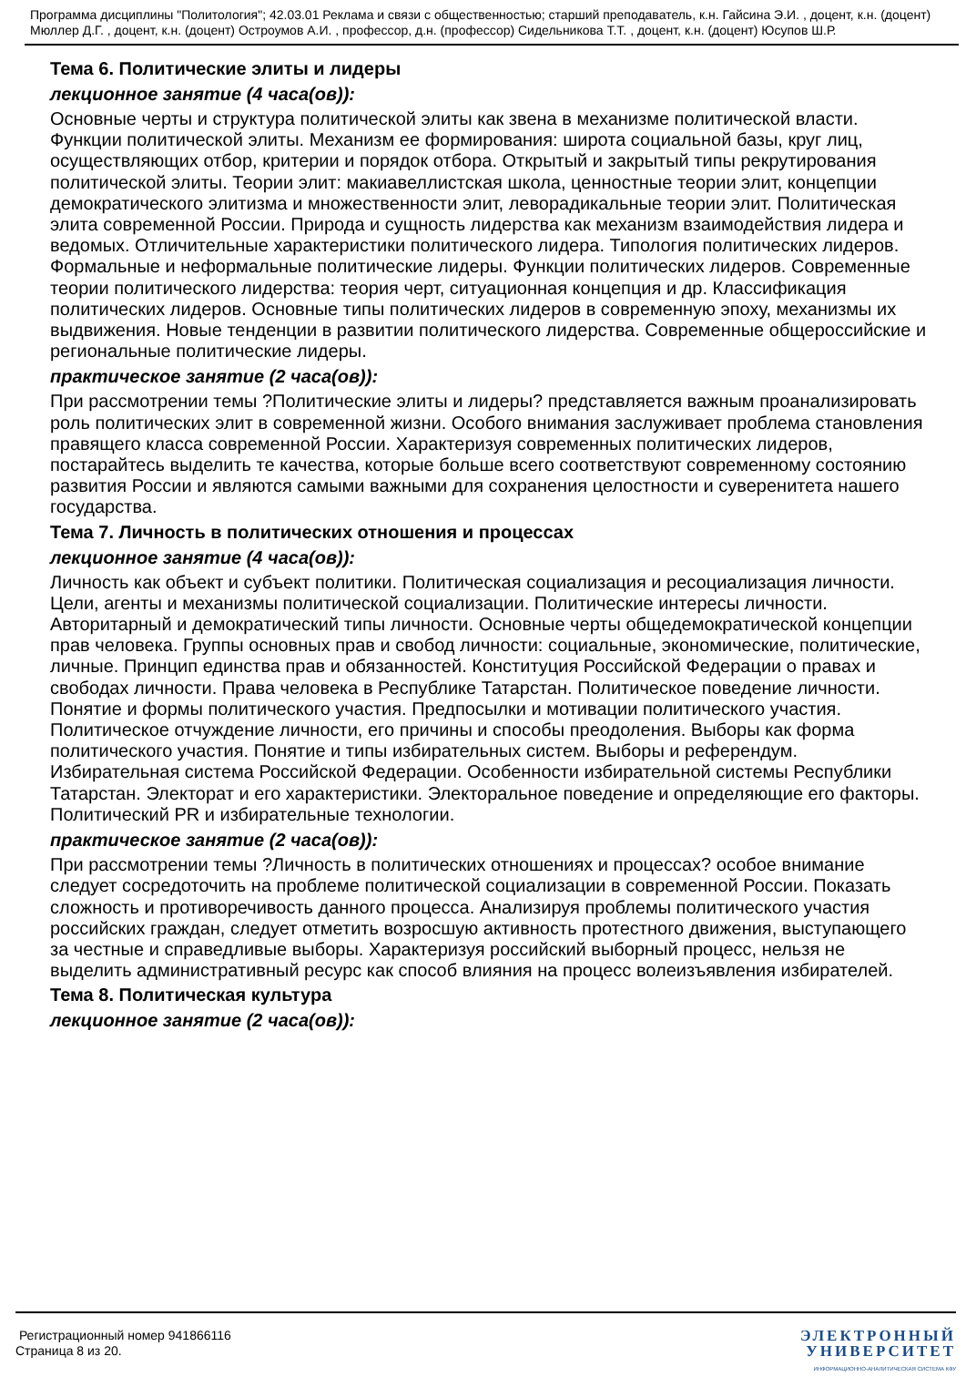Программа дисциплины "Политология"; 42.03.01 Реклама и связи с общественностью; старший преподаватель, к.н. Гайсина Э.И. , доцент, к.н. (доцент) Мюллер Д.Г. , доцент, к.н. (доцент) Остроумов А.И. , профессор, д.н. (профессор) Сидельникова Т.Т. , доцент, к.н. (доцент) Юсупов Ш.Р.
Тема 6. Политические элиты и лидеры
лекционное занятие (4 часа(ов)):
Основные черты и структура политической элиты как звена в механизме политической власти. Функции политической элиты. Механизм ее формирования: широта социальной базы, круг лиц, осуществляющих отбор, критерии и порядок отбора. Открытый и закрытый типы рекрутирования политической элиты. Теории элит: макиавеллистская школа, ценностные теории элит, концепции демократического элитизма и множественности элит, леворадикальные теории элит. Политическая элита современной России. Природа и сущность лидерства как механизм взаимодействия лидера и ведомых. Отличительные характеристики политического лидера. Типология политических лидеров. Формальные и неформальные политические лидеры. Функции политических лидеров. Современные теории политического лидерства: теория черт, ситуационная концепция и др. Классификация политических лидеров. Основные типы политических лидеров в современную эпоху, механизмы их выдвижения. Новые тенденции в развитии политического лидерства. Современные общероссийские и региональные политические лидеры.
практическое занятие (2 часа(ов)):
При рассмотрении темы ?Политические элиты и лидеры? представляется важным проанализировать роль политических элит в современной жизни. Особого внимания заслуживает проблема становления правящего класса современной России. Характеризуя современных политических лидеров, постарайтесь выделить те качества, которые больше всего соответствуют современному состоянию развития России и являются самыми важными для сохранения целостности и суверенитета нашего государства.
Тема 7. Личность в политических отношения и процессах
лекционное занятие (4 часа(ов)):
Личность как объект и субъект политики. Политическая социализация и ресоциализация личности. Цели, агенты и механизмы политической социализации. Политические интересы личности. Авторитарный и демократический типы личности. Основные черты общедемократической концепции прав человека. Группы основных прав и свобод личности: социальные, экономические, политические, личные. Принцип единства прав и обязанностей. Конституция Российской Федерации о правах и свободах личности. Права человека в Республике Татарстан. Политическое поведение личности. Понятие и формы политического участия. Предпосылки и мотивации политического участия. Политическое отчуждение личности, его причины и способы преодоления. Выборы как форма политического участия. Понятие и типы избирательных систем. Выборы и референдум. Избирательная система Российской Федерации. Особенности избирательной системы Республики Татарстан. Электорат и его характеристики. Электоральное поведение и определяющие его факторы. Политический PR и избирательные технологии.
практическое занятие (2 часа(ов)):
При рассмотрении темы ?Личность в политических отношениях и процессах? особое внимание следует сосредоточить на проблеме политической социализации в современной России. Показать сложность и противоречивость данного процесса. Анализируя проблемы политического участия российских граждан, следует отметить возросшую активность протестного движения, выступающего за честные и справедливые выборы. Характеризуя российский выборный процесс, нельзя не выделить административный ресурс как способ влияния на процесс волеизъявления избирателей.
Тема 8. Политическая культура
лекционное занятие (2 часа(ов)):
Регистрационный номер 941866116
Страница 8 из 20.
ЭЛЕКТРОННЫЙ
УНИВЕРСИТЕТ
ИНФОРМАЦИОННО-АНАЛИТИЧЕСКАЯ СИСТЕМА КФУ